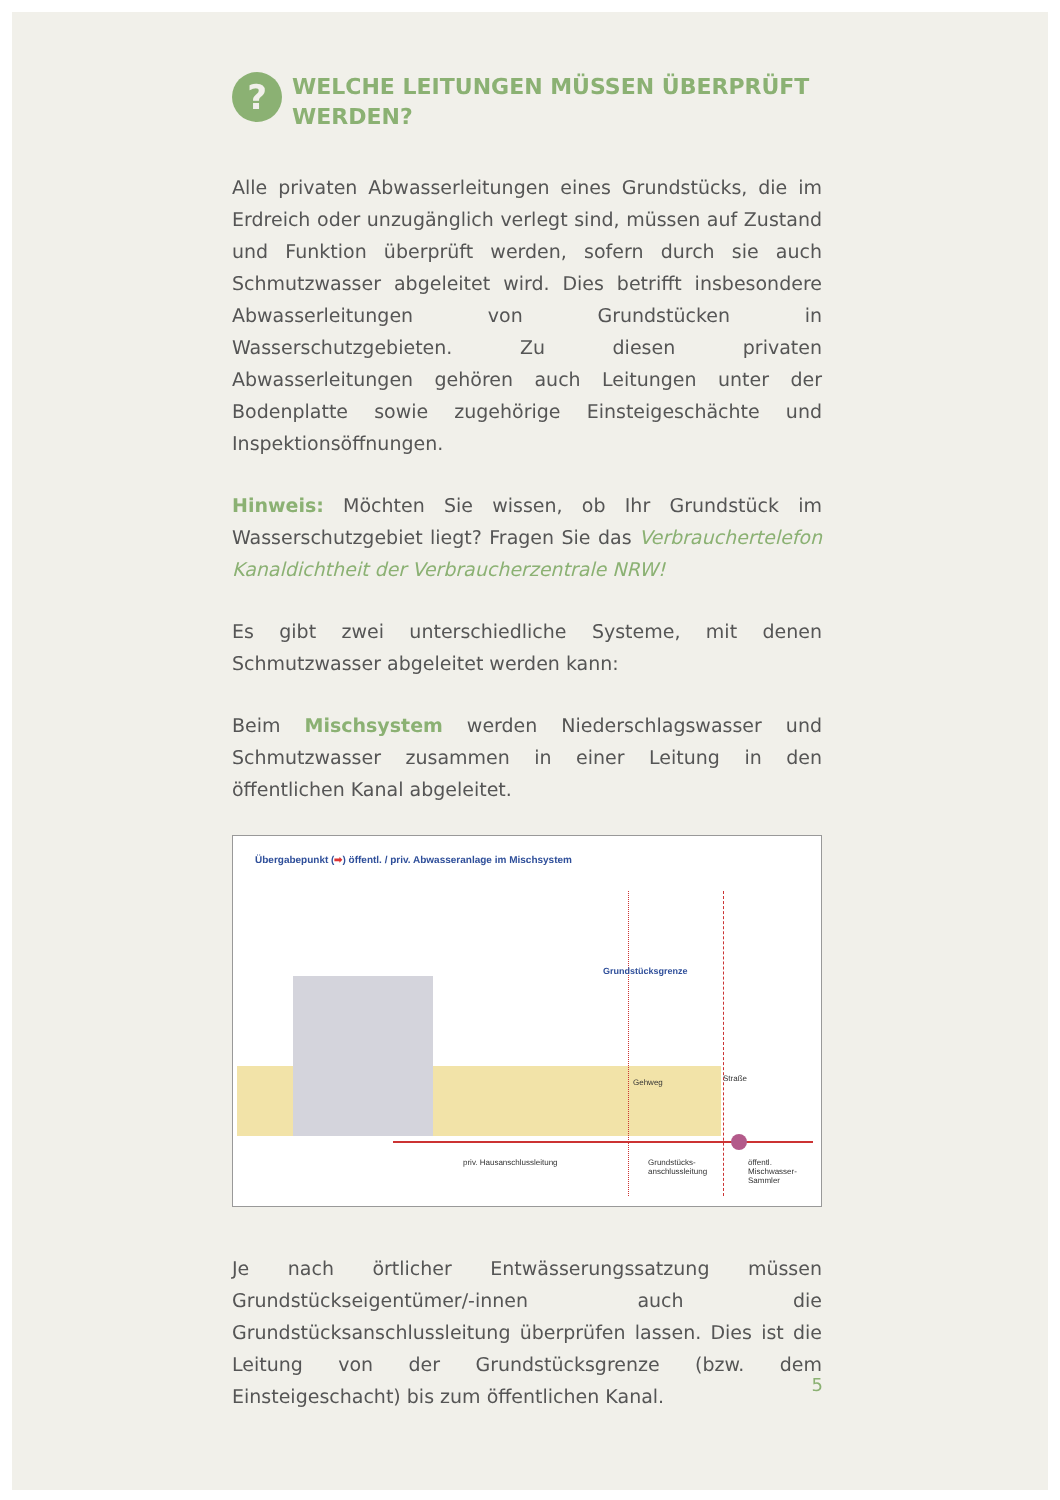? WELCHE LEITUNGEN MÜSSEN ÜBERPRÜFT WERDEN?
Alle privaten Abwasserleitungen eines Grundstücks, die im Erdreich oder unzugänglich verlegt sind, müssen auf Zustand und Funktion überprüft werden, sofern durch sie auch Schmutzwasser abgeleitet wird. Dies betrifft insbesondere Abwasserleitungen von Grundstücken in Wasserschutzgebieten. Zu diesen privaten Abwasserleitungen gehören auch Leitungen unter der Bodenplatte sowie zugehörige Einsteigeschächte und Inspektionsöffnungen.
Hinweis: Möchten Sie wissen, ob Ihr Grundstück im Wasserschutzgebiet liegt? Fragen Sie das Verbrauchertelefon Kanaldichtheit der Verbraucherzentrale NRW!
Es gibt zwei unterschiedliche Systeme, mit denen Schmutzwasser abgeleitet werden kann:
Beim Mischsystem werden Niederschlagswasser und Schmutzwasser zusammen in einer Leitung in den öffentlichen Kanal abgeleitet.
Übergabepunkt (➡) öffentl. / priv. Abwasseranlage im Mischsystem
Grundstücksgrenze
Gehweg Straße
priv. Hausanschlussleitung Grundstücks-
anschlussleitung
öffentl.
Mischwasser-
Sammler
Je nach örtlicher Entwässerungssatzung müssen Grundstückseigentümer/-innen auch die Grundstücksanschlussleitung überprüfen lassen. Dies ist die Leitung von der Grundstücksgrenze (bzw. dem Einsteigeschacht) bis zum öffentlichen Kanal.
5